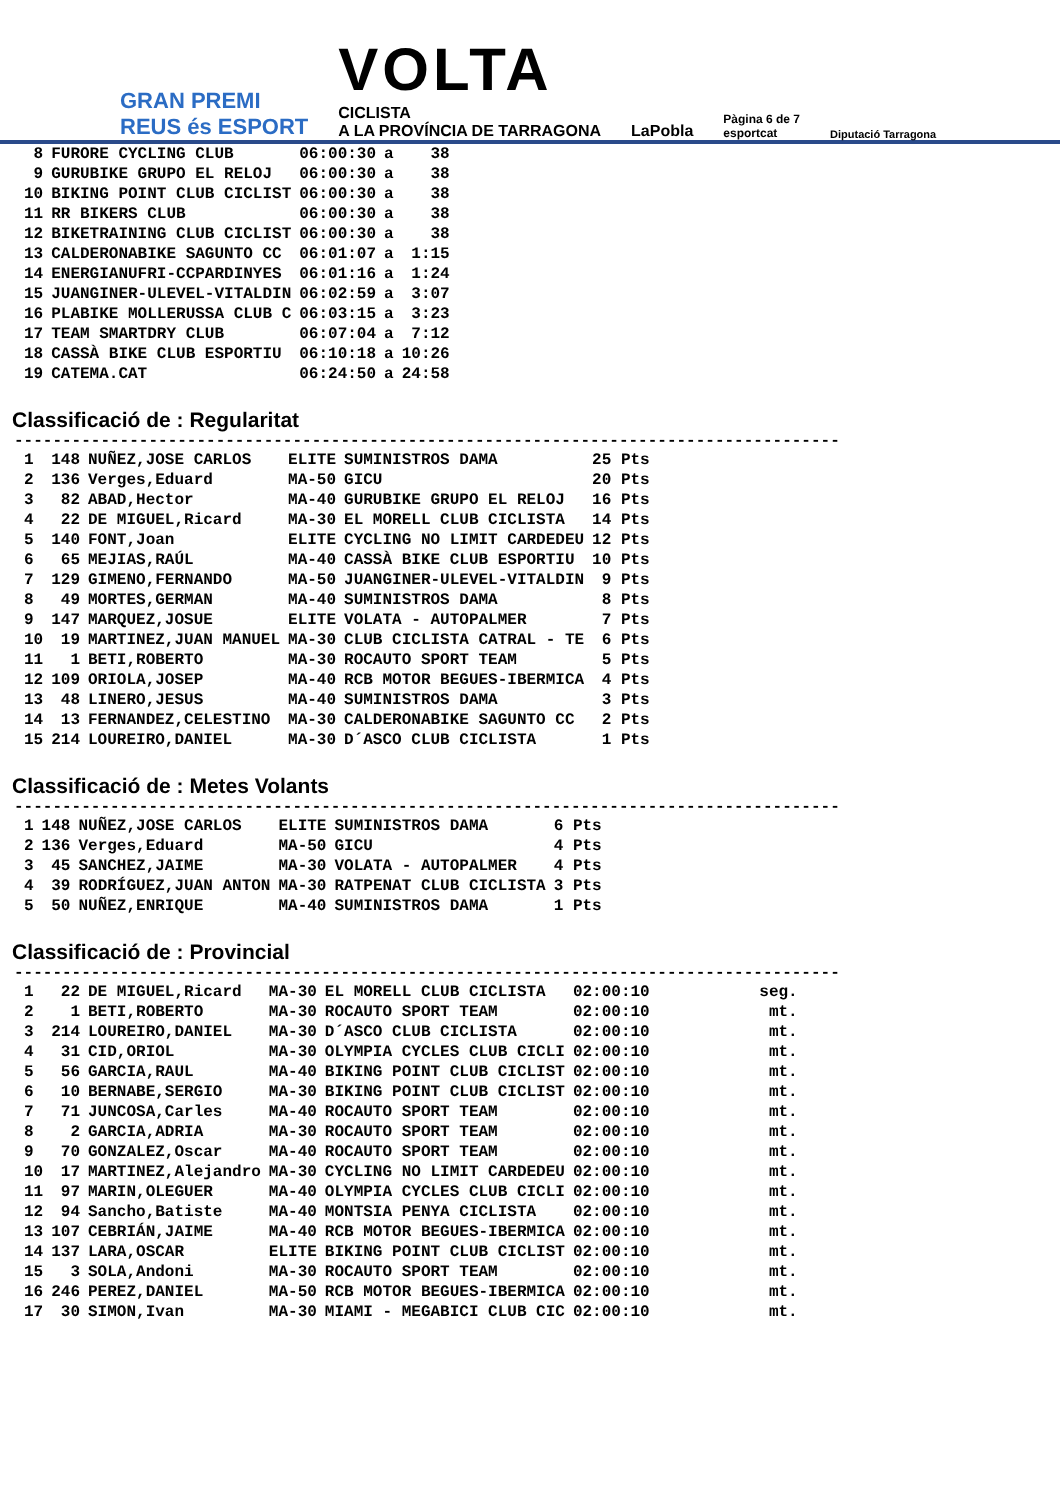GRAN PREMI
REUS és ESPORT
VOLTA
CICLISTA
A LA PROVÍNCIA DE TARRAGONA
LaPobla
Pàgina 6 de 7
esportcat
Diputació Tarragona
| 8 | FURORE CYCLING CLUB | 06:00:30 | a | 38 |
| 9 | GURUBIKE GRUPO EL RELOJ | 06:00:30 | a | 38 |
| 10 | BIKING POINT CLUB CICLIST | 06:00:30 | a | 38 |
| 11 | RR BIKERS CLUB | 06:00:30 | a | 38 |
| 12 | BIKETRAINING CLUB CICLIST | 06:00:30 | a | 38 |
| 13 | CALDERONABIKE SAGUNTO CC | 06:01:07 | a | 1:15 |
| 14 | ENERGIANUFRI-CCPARDINYES | 06:01:16 | a | 1:24 |
| 15 | JUANGINER-ULEVEL-VITALDIN | 06:02:59 | a | 3:07 |
| 16 | PLABIKE MOLLERUSSA CLUB C | 06:03:15 | a | 3:23 |
| 17 | TEAM SMARTDRY CLUB | 06:07:04 | a | 7:12 |
| 18 | CASSÀ BIKE CLUB ESPORTIU | 06:10:18 | a | 10:26 |
| 19 | CATEMA.CAT | 06:24:50 | a | 24:58 |
Classificació de : Regularitat
--------------------------------------------------------------------------------------
| 1 | 148 | NUÑEZ,JOSE CARLOS | ELITE | SUMINISTROS DAMA | 25 Pts |
| 2 | 136 | Verges,Eduard | MA-50 | GICU | 20 Pts |
| 3 | 82 | ABAD,Hector | MA-40 | GURUBIKE GRUPO EL RELOJ | 16 Pts |
| 4 | 22 | DE MIGUEL,Ricard | MA-30 | EL MORELL CLUB CICLISTA | 14 Pts |
| 5 | 140 | FONT,Joan | ELITE | CYCLING NO LIMIT CARDEDEU | 12 Pts |
| 6 | 65 | MEJIAS,RAÚL | MA-40 | CASSÀ BIKE CLUB ESPORTIU | 10 Pts |
| 7 | 129 | GIMENO,FERNANDO | MA-50 | JUANGINER-ULEVEL-VITALDIN | 9 Pts |
| 8 | 49 | MORTES,GERMAN | MA-40 | SUMINISTROS DAMA | 8 Pts |
| 9 | 147 | MARQUEZ,JOSUE | ELITE | VOLATA - AUTOPALMER | 7 Pts |
| 10 | 19 | MARTINEZ,JUAN MANUEL | MA-30 | CLUB CICLISTA CATRAL - TE | 6 Pts |
| 11 | 1 | BETI,ROBERTO | MA-30 | ROCAUTO SPORT TEAM | 5 Pts |
| 12 | 109 | ORIOLA,JOSEP | MA-40 | RCB MOTOR BEGUES-IBERMICA | 4 Pts |
| 13 | 48 | LINERO,JESUS | MA-40 | SUMINISTROS DAMA | 3 Pts |
| 14 | 13 | FERNANDEZ,CELESTINO | MA-30 | CALDERONABIKE SAGUNTO CC | 2 Pts |
| 15 | 214 | LOUREIRO,DANIEL | MA-30 | D´ASCO CLUB CICLISTA | 1 Pts |
Classificació de : Metes Volants
--------------------------------------------------------------------------------------
| 1 | 148 | NUÑEZ,JOSE CARLOS | ELITE | SUMINISTROS DAMA | 6 Pts |
| 2 | 136 | Verges,Eduard | MA-50 | GICU | 4 Pts |
| 3 | 45 | SANCHEZ,JAIME | MA-30 | VOLATA - AUTOPALMER | 4 Pts |
| 4 | 39 | RODRÍGUEZ,JUAN ANTON | MA-30 | RATPENAT CLUB CICLISTA | 3 Pts |
| 5 | 50 | NUÑEZ,ENRIQUE | MA-40 | SUMINISTROS DAMA | 1 Pts |
Classificació de : Provincial
--------------------------------------------------------------------------------------
| 1 | 22 | DE MIGUEL,Ricard | MA-30 | EL MORELL CLUB CICLISTA | 02:00:10 | seg. |
| 2 | 1 | BETI,ROBERTO | MA-30 | ROCAUTO SPORT TEAM | 02:00:10 | mt. |
| 3 | 214 | LOUREIRO,DANIEL | MA-30 | D´ASCO CLUB CICLISTA | 02:00:10 | mt. |
| 4 | 31 | CID,ORIOL | MA-30 | OLYMPIA CYCLES CLUB CICLI | 02:00:10 | mt. |
| 5 | 56 | GARCIA,RAUL | MA-40 | BIKING POINT CLUB CICLIST | 02:00:10 | mt. |
| 6 | 10 | BERNABE,SERGIO | MA-30 | BIKING POINT CLUB CICLIST | 02:00:10 | mt. |
| 7 | 71 | JUNCOSA,Carles | MA-40 | ROCAUTO SPORT TEAM | 02:00:10 | mt. |
| 8 | 2 | GARCIA,ADRIA | MA-30 | ROCAUTO SPORT TEAM | 02:00:10 | mt. |
| 9 | 70 | GONZALEZ,Oscar | MA-40 | ROCAUTO SPORT TEAM | 02:00:10 | mt. |
| 10 | 17 | MARTINEZ,Alejandro | MA-30 | CYCLING NO LIMIT CARDEDEU | 02:00:10 | mt. |
| 11 | 97 | MARIN,OLEGUER | MA-40 | OLYMPIA CYCLES CLUB CICLI | 02:00:10 | mt. |
| 12 | 94 | Sancho,Batiste | MA-40 | MONTSIA PENYA CICLISTA | 02:00:10 | mt. |
| 13 | 107 | CEBRIÁN,JAIME | MA-40 | RCB MOTOR BEGUES-IBERMICA | 02:00:10 | mt. |
| 14 | 137 | LARA,OSCAR | ELITE | BIKING POINT CLUB CICLIST | 02:00:10 | mt. |
| 15 | 3 | SOLA,Andoni | MA-30 | ROCAUTO SPORT TEAM | 02:00:10 | mt. |
| 16 | 246 | PEREZ,DANIEL | MA-50 | RCB MOTOR BEGUES-IBERMICA | 02:00:10 | mt. |
| 17 | 30 | SIMON,Ivan | MA-30 | MIAMI - MEGABICI CLUB CIC | 02:00:10 | mt. |